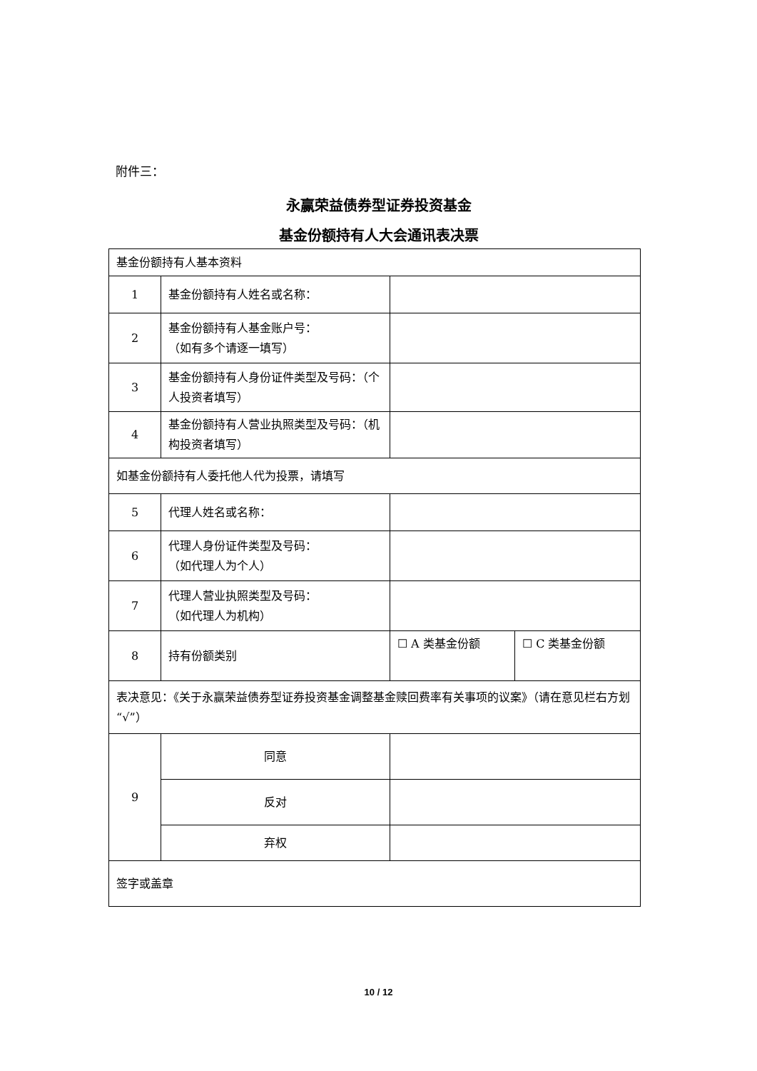附件三：
永赢荣益债券型证券投资基金
基金份额持有人大会通讯表决票
| 基金份额持有人基本资料 | | | |
| 1 | 基金份额持有人姓名或名称： | | |
| 2 | 基金份额持有人基金账户号： （如有多个请逐一填写） | | |
| 3 | 基金份额持有人身份证件类型及号码：（个人投资者填写） | | |
| 4 | 基金份额持有人营业执照类型及号码：（机构投资者填写） | | |
| 如基金份额持有人委托他人代为投票，请填写 | | | |
| 5 | 代理人姓名或名称： | | |
| 6 | 代理人身份证件类型及号码： （如代理人为个人） | | |
| 7 | 代理人营业执照类型及号码： （如代理人为机构） | | |
| 8 | 持有份额类别 | ☐ A 类基金份额 | ☐ C 类基金份额 |
| 表决意见：《关于永赢荣益债券型证券投资基金调整基金赎回费率有关事项的议案》（请在意见栏右方划“√”） | | | |
| 9 | 同意 | | |
| | 反对 | | |
| | 弃权 | | |
| 签字或盖章 | | | |
10 / 12